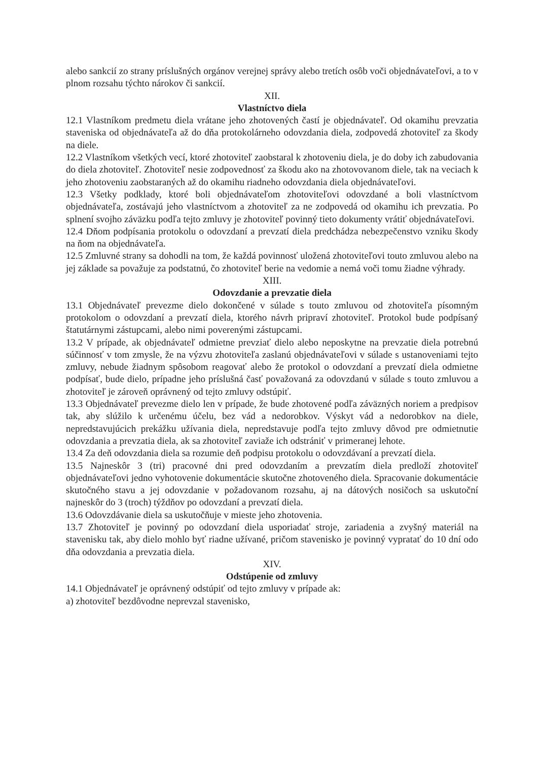alebo sankcií zo strany príslušných orgánov verejnej správy alebo tretích osôb voči objednávateľovi, a to v plnom rozsahu týchto nárokov či sankcií.
XII.
Vlastníctvo diela
12.1 Vlastníkom predmetu diela vrátane jeho zhotovených častí je objednávateľ. Od okamihu prevzatia staveniska od objednávateľa až do dňa protokolárneho odovzdania diela, zodpovedá zhotoviteľ za škody na diele.
12.2 Vlastníkom všetkých vecí, ktoré zhotoviteľ zaobstaral k zhotoveniu diela, je do doby ich zabudovania do diela zhotoviteľ. Zhotoviteľ nesie zodpovednosť za škodu ako na zhotovovanom diele, tak na veciach k jeho zhotoveniu zaobstaraných až do okamihu riadneho odovzdania diela objednávateľovi.
12.3 Všetky podklady, ktoré boli objednávateľom zhotoviteľovi odovzdané a boli vlastníctvom objednávateľa, zostávajú jeho vlastníctvom a zhotoviteľ za ne zodpovedá od okamihu ich prevzatia. Po splnení svojho záväzku podľa tejto zmluvy je zhotoviteľ povinný tieto dokumenty vrátiť objednávateľovi.
12.4 Dňom podpísania protokolu o odovzdaní a prevzatí diela predchádza nebezpečenstvo vzniku škody na ňom na objednávateľa.
12.5 Zmluvné strany sa dohodli na tom, že každá povinnosť uložená zhotoviteľovi touto zmluvou alebo na jej základe sa považuje za podstatnú, čo zhotoviteľ berie na vedomie a nemá voči tomu žiadne výhrady.
XIII.
Odovzdanie a prevzatie diela
13.1 Objednávateľ prevezme dielo dokončené v súlade s touto zmluvou od zhotoviteľa písomným protokolom o odovzdaní a prevzatí diela, ktorého návrh pripraví zhotoviteľ. Protokol bude podpísaný štatutárnymi zástupcami, alebo nimi poverenými zástupcami.
13.2 V prípade, ak objednávateľ odmietne prevziať dielo alebo neposkytne na prevzatie diela potrebnú súčinnosť v tom zmysle, že na výzvu zhotoviteľa zaslanú objednávateľovi v súlade s ustanoveniami tejto zmluvy, nebude žiadnym spôsobom reagovať alebo že protokol o odovzdaní a prevzatí diela odmietne podpísať, bude dielo, prípadne jeho príslušná časť považovaná za odovzdanú v súlade s touto zmluvou a zhotoviteľ je zároveň oprávnený od tejto zmluvy odstúpiť.
13.3 Objednávateľ prevezme dielo len v prípade, že bude zhotovené podľa záväzných noriem a predpisov tak, aby slúžilo k určenému účelu, bez vád a nedorobkov. Výskyt vád a nedorobkov na diele, nepredstavujúcich prekážku užívania diela, nepredstavuje podľa tejto zmluvy dôvod pre odmietnutie odovzdania a prevzatia diela, ak sa zhotoviteľ zaviaže ich odstrániť v primeranej lehote.
13.4 Za deň odovzdania diela sa rozumie deň podpisu protokolu o odovzdávaní a prevzatí diela.
13.5 Najneskôr 3 (tri) pracovné dni pred odovzdaním a prevzatím diela predloží zhotoviteľ objednávateľovi jedno vyhotovenie dokumentácie skutočne zhotoveného diela. Spracovanie dokumentácie skutočného stavu a jej odovzdanie v požadovanom rozsahu, aj na dátových nosičoch sa uskutoční najneskôr do 3 (troch) týždňov po odovzdaní a prevzatí diela.
13.6 Odovzdávanie diela sa uskutočňuje v mieste jeho zhotovenia.
13.7 Zhotoviteľ je povinný po odovzdaní diela usporiadať stroje, zariadenia a zvyšný materiál na stavenisku tak, aby dielo mohlo byť riadne užívané, pričom stavenisko je povinný vypratať do 10 dní odo dňa odovzdania a prevzatia diela.
XIV.
Odstúpenie od zmluvy
14.1 Objednávateľ je oprávnený odstúpiť od tejto zmluvy v prípade ak:
a) zhotoviteľ bezdôvodne neprevzal stavenisko,